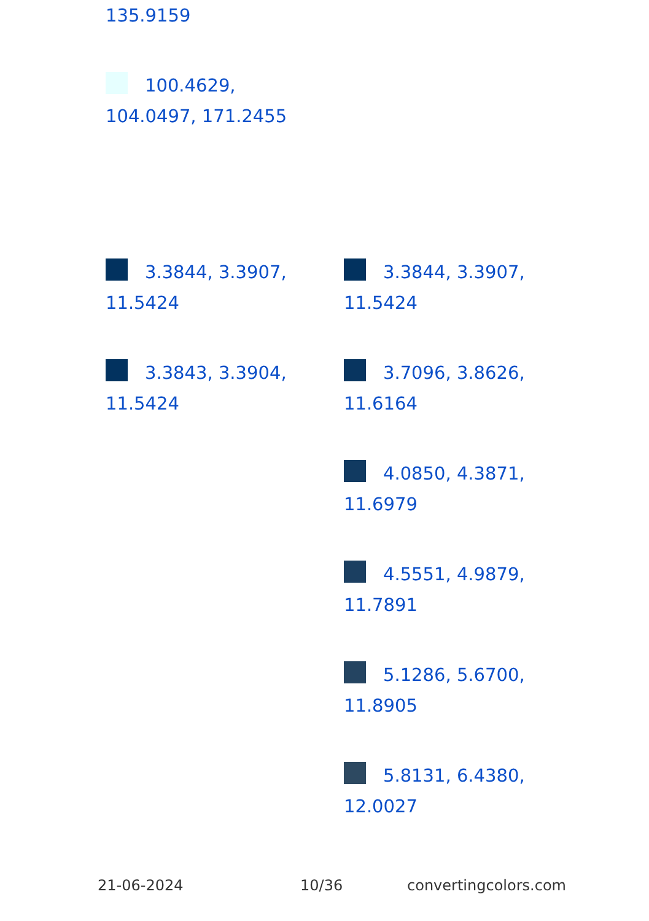135.9159
100.4629, 104.0497, 171.2455
3.3844, 3.3907, 11.5424
3.3843, 3.3904, 11.5424
3.3844, 3.3907, 11.5424
3.7096, 3.8626, 11.6164
4.0850, 4.3871, 11.6979
4.5551, 4.9879, 11.7891
5.1286, 5.6700, 11.8905
5.8131, 6.4380, 12.0027
21-06-2024 10/36 convertingcolors.com